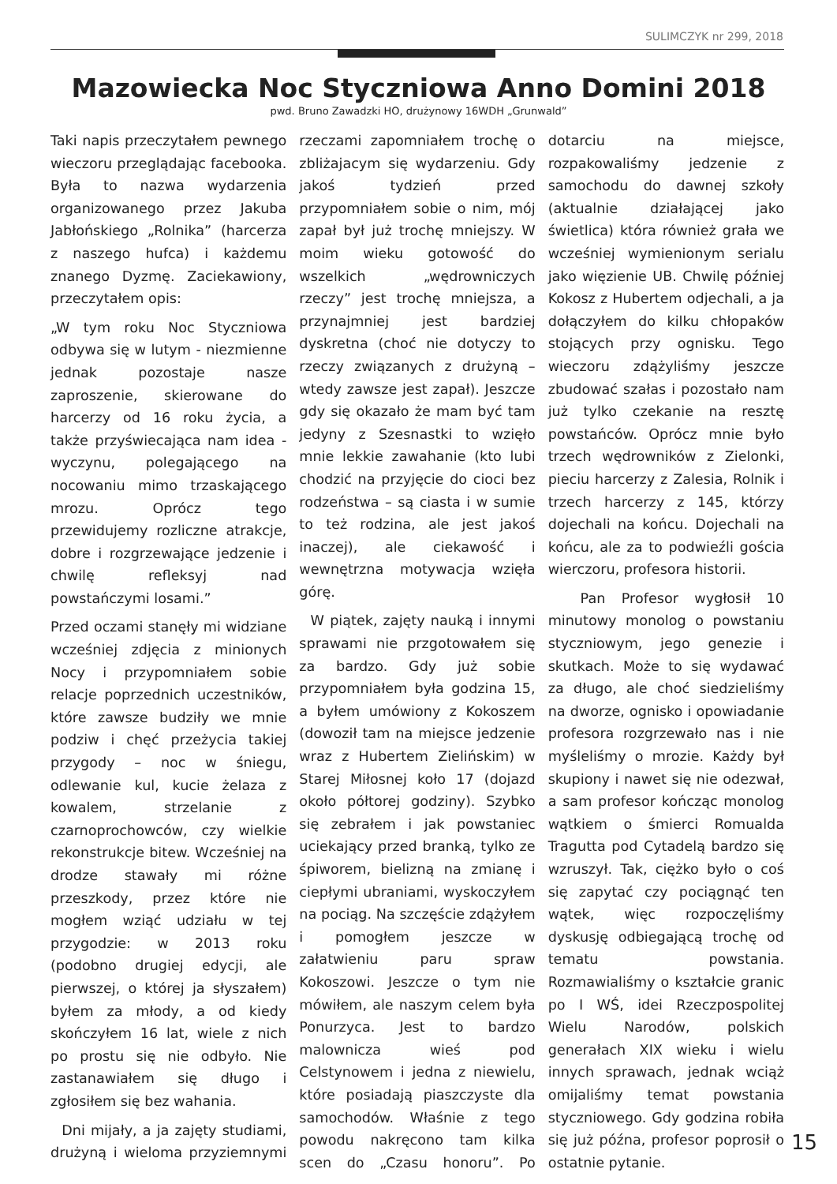SULIMCZYK nr 299, 2018
Mazowiecka Noc Styczniowa Anno Domini 2018
pwd. Bruno Zawadzki HO, drużynowy 16WDH „Grunwald”
Taki napis przeczytałem pewnego wieczoru przeglądając facebooka. Była to nazwa wydarzenia organizowanego przez Jakuba Jabłońskiego „Rolnika” (harcerza z naszego hufca) i każdemu znanego Dyzmę. Zaciekawiony, przeczytałem opis:
„W tym roku Noc Styczniowa odbywa się w lutym - niezmienne jednak pozostaje nasze zaproszenie, skierowane do harcerzy od 16 roku życia, a także przyświecająca nam idea - wyczynu, polegającego na nocowaniu mimo trzaskającego mrozu. Oprócz tego przewidujemy rozliczne atrakcje, dobre i rozgrzewające jedzenie i chwilę refleksyj nad powstańczymi losami.”
Przed oczami stanęły mi widziane wcześniej zdjęcia z minionych Nocy i przypomniałem sobie relacje poprzednich uczestników, które zawsze budziły we mnie podziw i chęć przeżycia takiej przygody – noc w śniegu, odlewanie kul, kucie żelaza z kowalem, strzelanie z czarnoprochowców, czy wielkie rekonstrukcje bitew. Wcześniej na drodze stawały mi różne przeszkody, przez które nie mogłem wziąć udziału w tej przygodzie: w 2013 roku (podobno drugiej edycji, ale pierwszej, o której ja słyszałem) byłem za młody, a od kiedy skończyłem 16 lat, wiele z nich po prostu się nie odbyło. Nie zastanawiałem się długo i zgłosiłem się bez wahania.
Dni mijały, a ja zajęty studiami, drużyną i wieloma przyziemnymi rzeczami zapomniałem trochę o zbliżajacym się wydarzeniu. Gdy jakoś tydzień przed przypomniałem sobie o nim, mój zapał był już trochę mniejszy. W moim wieku gotowość do wszelkich „wędrowniczych rzeczy” jest trochę mniejsza, a przynajmniej jest bardziej dyskretna (choć nie dotyczy to rzeczy związanych z drużyną – wtedy zawsze jest zapał). Jeszcze gdy się okazało że mam być tam jedyny z Szesnastki to wzięło mnie lekkie zawahanie (kto lubi chodzić na przyjęcie do cioci bez rodzeństwa – są ciasta i w sumie to też rodzina, ale jest jakoś inaczej), ale ciekawość i wewnętrzna motywacja wzięła górę.
W piątek, zajęty nauką i innymi sprawami nie przgotowałem się za bardzo. Gdy już sobie przypomniałem była godzina 15, a byłem umówiony z Kokoszem (dowoził tam na miejsce jedzenie wraz z Hubertem Zielińskim) w Starej Miłosnej koło 17 (dojazd około półtorej godziny). Szybko się zebrałem i jak powstaniec uciekający przed branką, tylko ze śpiworem, bielizną na zmianę i ciepłymi ubraniami, wyskoczyłem na pociąg. Na szczęście zdążyłem i pomogłem jeszcze w załatwieniu paru spraw Kokoszowi. Jeszcze o tym nie mówiłem, ale naszym celem była Ponurzyca. Jest to bardzo malownicza wieś pod Celstynowem i jedna z niewielu, które posiadają piaszczyste dla samochodów. Właśnie z tego powodu nakręcono tam kilka scen do „Czasu honoru”. Po dotarciu na miejsce, rozpakowaliśmy jedzenie z samochodu do dawnej szkoły (aktualnie działającej jako świetlica) która również grała we wcześniej wymienionym serialu jako więzienie UB. Chwilę później Kokosz z Hubertem odjechali, a ja dołączyłem do kilku chłopaków stojących przy ognisku. Tego wieczoru zdążyliśmy jeszcze zbudować szałas i pozostało nam już tylko czekanie na resztę powstańców. Oprócz mnie było trzech wędrowników z Zielonki, pieciu harcerzy z Zalesia, Rolnik i trzech harcerzy z 145, którzy dojechali na końcu. Dojechali na końcu, ale za to podwieźli gościa wierczoru, profesora historii.
Pan Profesor wygłosił 10 minutowy monolog o powstaniu styczniowym, jego genezie i skutkach. Może to się wydawać za długo, ale choć siedzieliśmy na dworze, ognisko i opowiadanie profesora rozgrzewało nas i nie myśleliśmy o mrozie. Każdy był skupiony i nawet się nie odezwał, a sam profesor kończąc monolog wątkiem o śmierci Romualda Tragutta pod Cytadelą bardzo się wzruszył. Tak, ciężko było o coś się zapytać czy pociągnąć ten wątek, więc rozpoczęliśmy dyskusję odbiegającą trochę od tematu powstania. Rozmawialiśmy o kształcie granic po I WŚ, idei Rzeczpospolitej Wielu Narodów, polskich generałach XIX wieku i wielu innych sprawach, jednak wciąż omijaliśmy temat powstania styczniowego. Gdy godzina robiła się już późna, profesor poprosił o ostatnie pytanie.
15